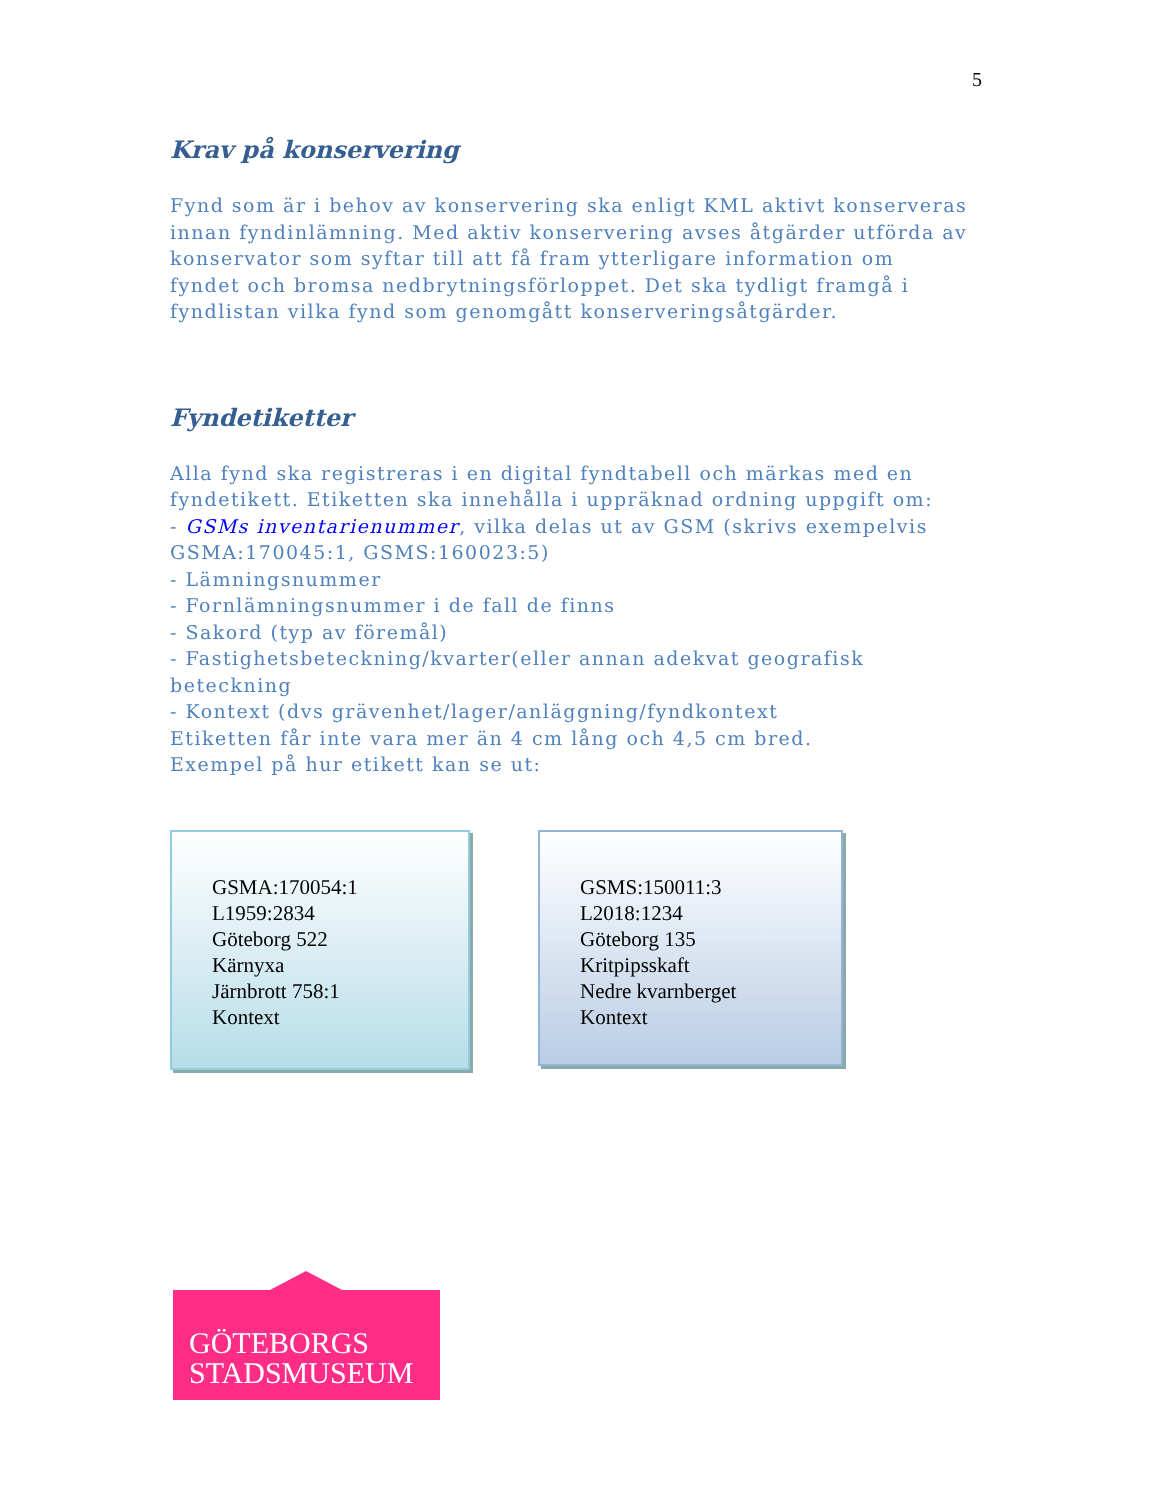5
Krav på konservering
Fynd som är i behov av konservering ska enligt KML aktivt konserveras innan fyndinlämning. Med aktiv konservering avses åtgärder utförda av konservator som syftar till att få fram ytterligare information om fyndet och bromsa nedbrytningsförloppet. Det ska tydligt framgå i fyndlistan vilka fynd som genomgått konserveringsåtgärder.
Fyndetiketter
Alla fynd ska registreras i en digital fyndtabell och märkas med en fyndetikett. Etiketten ska innehålla i uppräknad ordning uppgift om:
- GSMs inventarienummer, vilka delas ut av GSM (skrivs exempelvis GSMA:170045:1, GSMS:160023:5)
- Lämningsnummer
- Fornlämningsnummer i de fall de finns
- Sakord (typ av föremål)
- Fastighetsbeteckning/kvarter(eller annan adekvat geografisk beteckning
- Kontext (dvs grävenhet/lager/anläggning/fyndkontext
Etiketten får inte vara mer än 4 cm lång och 4,5 cm bred.
Exempel på hur etikett kan se ut:
GSMA:170054:1
L1959:2834
Göteborg 522
Kärnyxa
Järnbrott 758:1
Kontext
GSMS:150011:3
L2018:1234
Göteborg 135
Kritpipsskaft
Nedre kvarnberget
Kontext
GÖTEBORGS
STADSMUSEUM